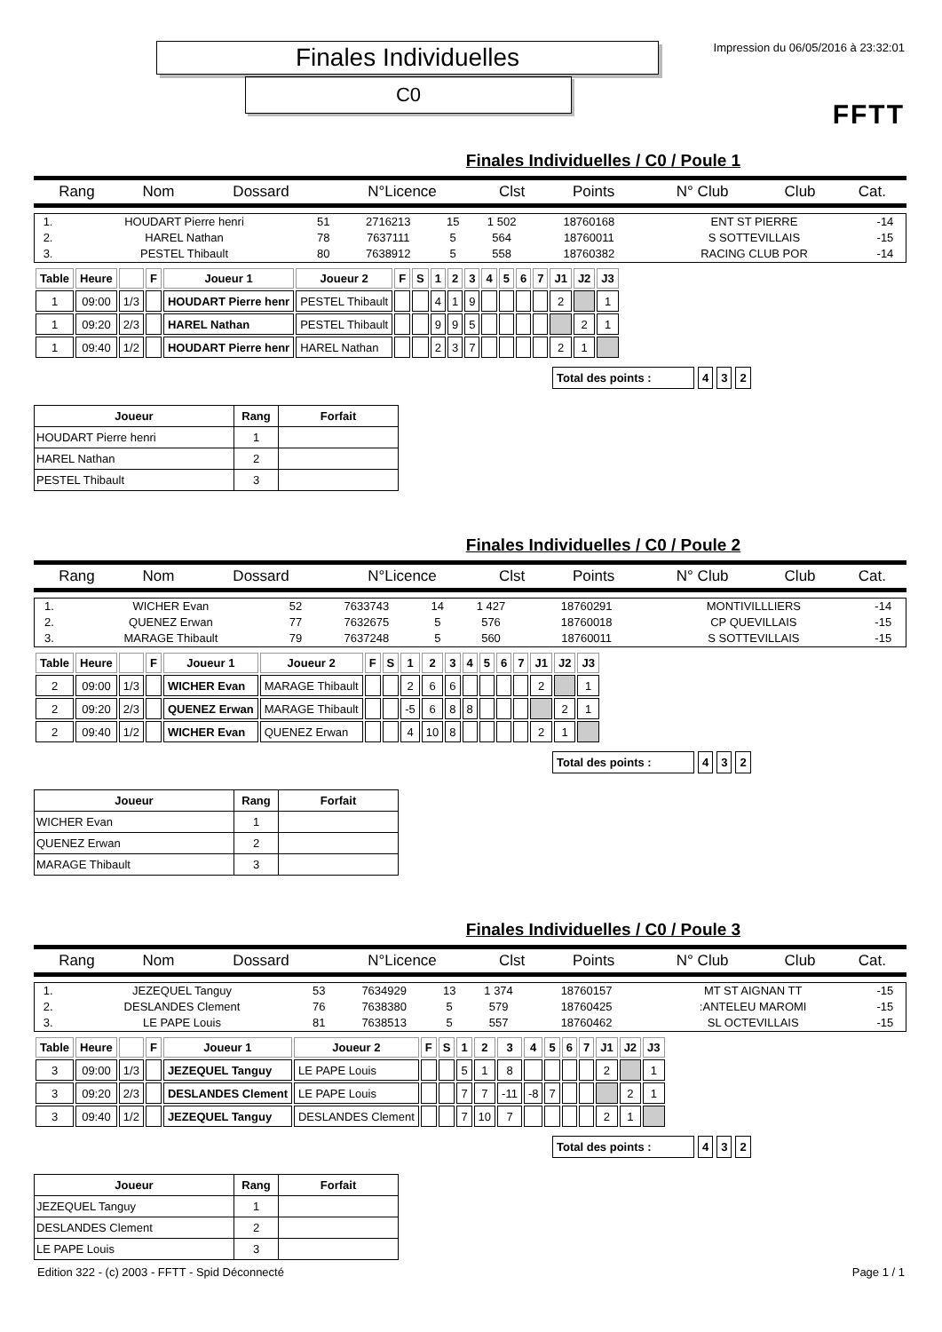Finales Individuelles
C0
Impression du 06/05/2016 à 23:32:01
FFTT
Finales Individuelles / C0 / Poule 1
| Rang | Nom | Dossard | N°Licence | Clst | Points | N° Club | Club | Cat. |
| --- | --- | --- | --- | --- | --- | --- | --- | --- |
| 1. | HOUDART Pierre henri | 51 | 2716213 | 15 | 1 502 | 18760168 | ENT ST PIERRE | -14 |
| 2. | HAREL Nathan | 78 | 7637111 | 5 | 564 | 18760011 | S SOTTEVILLAIS | -15 |
| 3. | PESTEL Thibault | 80 | 7638912 | 5 | 558 | 18760382 | RACING CLUB POR | -14 |
| Table | Heure | | F | Joueur 1 | Joueur 2 | F | S | 1 | 2 | 3 | 4 | 5 | 6 | 7 | J1 | J2 | J3 |
| --- | --- | --- | --- | --- | --- | --- | --- | --- | --- | --- | --- | --- | --- | --- | --- | --- | --- |
| 1 | 09:00 | 1/3 | | HOUDART Pierre henr | PESTEL Thibault | | | 4 | 1 | 9 | | | | | 2 | | 1 |
| 1 | 09:20 | 2/3 | | HAREL Nathan | PESTEL Thibault | | | 9 | 9 | 5 | | | | | | 2 | 1 |
| 1 | 09:40 | 1/2 | | HOUDART Pierre henr | HAREL Nathan | | | 2 | 3 | 7 | | | | | 2 | 1 | |
| Total des points : | 4 | 3 | 2 |
| Joueur | Rang | Forfait |
| --- | --- | --- |
| HOUDART Pierre henri | 1 | |
| HAREL Nathan | 2 | |
| PESTEL Thibault | 3 | |
Finales Individuelles / C0 / Poule 2
| Rang | Nom | Dossard | N°Licence | Clst | Points | N° Club | Club | Cat. |
| --- | --- | --- | --- | --- | --- | --- | --- | --- |
| 1. | WICHER Evan | 52 | 7633743 | 14 | 1 427 | 18760291 | MONTIVILLLIERS | -14 |
| 2. | QUENEZ Erwan | 77 | 7632675 | 5 | 576 | 18760018 | CP QUEVILLAIS | -15 |
| 3. | MARAGE Thibault | 79 | 7637248 | 5 | 560 | 18760011 | S SOTTEVILLAIS | -15 |
| Table | Heure | | F | Joueur 1 | Joueur 2 | F | S | 1 | 2 | 3 | 4 | 5 | 6 | 7 | J1 | J2 | J3 |
| --- | --- | --- | --- | --- | --- | --- | --- | --- | --- | --- | --- | --- | --- | --- | --- | --- | --- |
| 2 | 09:00 | 1/3 | | WICHER Evan | MARAGE Thibault | | | 2 | 6 | 6 | | | | | 2 | | 1 |
| 2 | 09:20 | 2/3 | | QUENEZ Erwan | MARAGE Thibault | | | -5 | 6 | 8 | 8 | | | | | 2 | 1 |
| 2 | 09:40 | 1/2 | | WICHER Evan | QUENEZ Erwan | | | 4 | 10 | 8 | | | | | 2 | 1 | |
| Total des points : | 4 | 3 | 2 |
| Joueur | Rang | Forfait |
| --- | --- | --- |
| WICHER Evan | 1 | |
| QUENEZ Erwan | 2 | |
| MARAGE Thibault | 3 | |
Finales Individuelles / C0 / Poule 3
| Rang | Nom | Dossard | N°Licence | Clst | Points | N° Club | Club | Cat. |
| --- | --- | --- | --- | --- | --- | --- | --- | --- |
| 1. | JEZEQUEL Tanguy | 53 | 7634929 | 13 | 1 374 | 18760157 | MT ST AIGNAN TT | -15 |
| 2. | DESLANDES Clement | 76 | 7638380 | 5 | 579 | 18760425 | :ANTELEU MAROMI | -15 |
| 3. | LE PAPE Louis | 81 | 7638513 | 5 | 557 | 18760462 | SL OCTEVILLAIS | -15 |
| Table | Heure | | F | Joueur 1 | Joueur 2 | F | S | 1 | 2 | 3 | 4 | 5 | 6 | 7 | J1 | J2 | J3 |
| --- | --- | --- | --- | --- | --- | --- | --- | --- | --- | --- | --- | --- | --- | --- | --- | --- | --- |
| 3 | 09:00 | 1/3 | | JEZEQUEL Tanguy | LE PAPE Louis | | | 5 | 1 | 8 | | | | | 2 | | 1 |
| 3 | 09:20 | 2/3 | | DESLANDES Clement | LE PAPE Louis | | | 7 | 7 | -11 | -8 | 7 | | | | 2 | 1 |
| 3 | 09:40 | 1/2 | | JEZEQUEL Tanguy | DESLANDES Clement | | | 7 | 10 | 7 | | | | | 2 | 1 | |
| Total des points : | 4 | 3 | 2 |
| Joueur | Rang | Forfait |
| --- | --- | --- |
| JEZEQUEL Tanguy | 1 | |
| DESLANDES Clement | 2 | |
| LE PAPE Louis | 3 | |
Edition 322 - (c) 2003 - FFTT - Spid Déconnecté Page 1 / 1